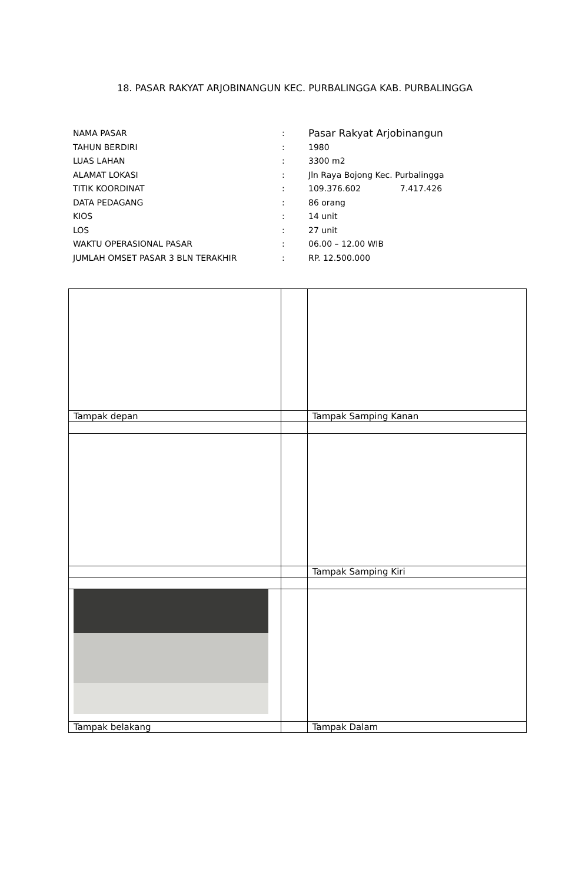18. PASAR RAKYAT ARJOBINANGUN KEC. PURBALINGGA KAB. PURBALINGGA
| NAMA PASAR | : | Pasar Rakyat Arjobinangun |
| TAHUN BERDIRI | : | 1980 |
| LUAS LAHAN | : | 3300 m2 |
| ALAMAT LOKASI | : | Jln Raya Bojong Kec. Purbalingga |
| TITIK KOORDINAT | : | 109.376.602 7.417.426 |
| DATA PEDAGANG | : | 86 orang |
| KIOS | : | 14 unit |
| LOS | : | 27 unit |
| WAKTU OPERASIONAL PASAR | : | 06.00 – 12.00 WIB |
| JUMLAH OMSET PASAR 3 BLN TERAKHIR | : | RP. 12.500.000 |
| Tampak depan | | Tampak Samping Kanan |
| | | Tampak Samping Kiri |
| Tampak belakang | | Tampak Dalam |